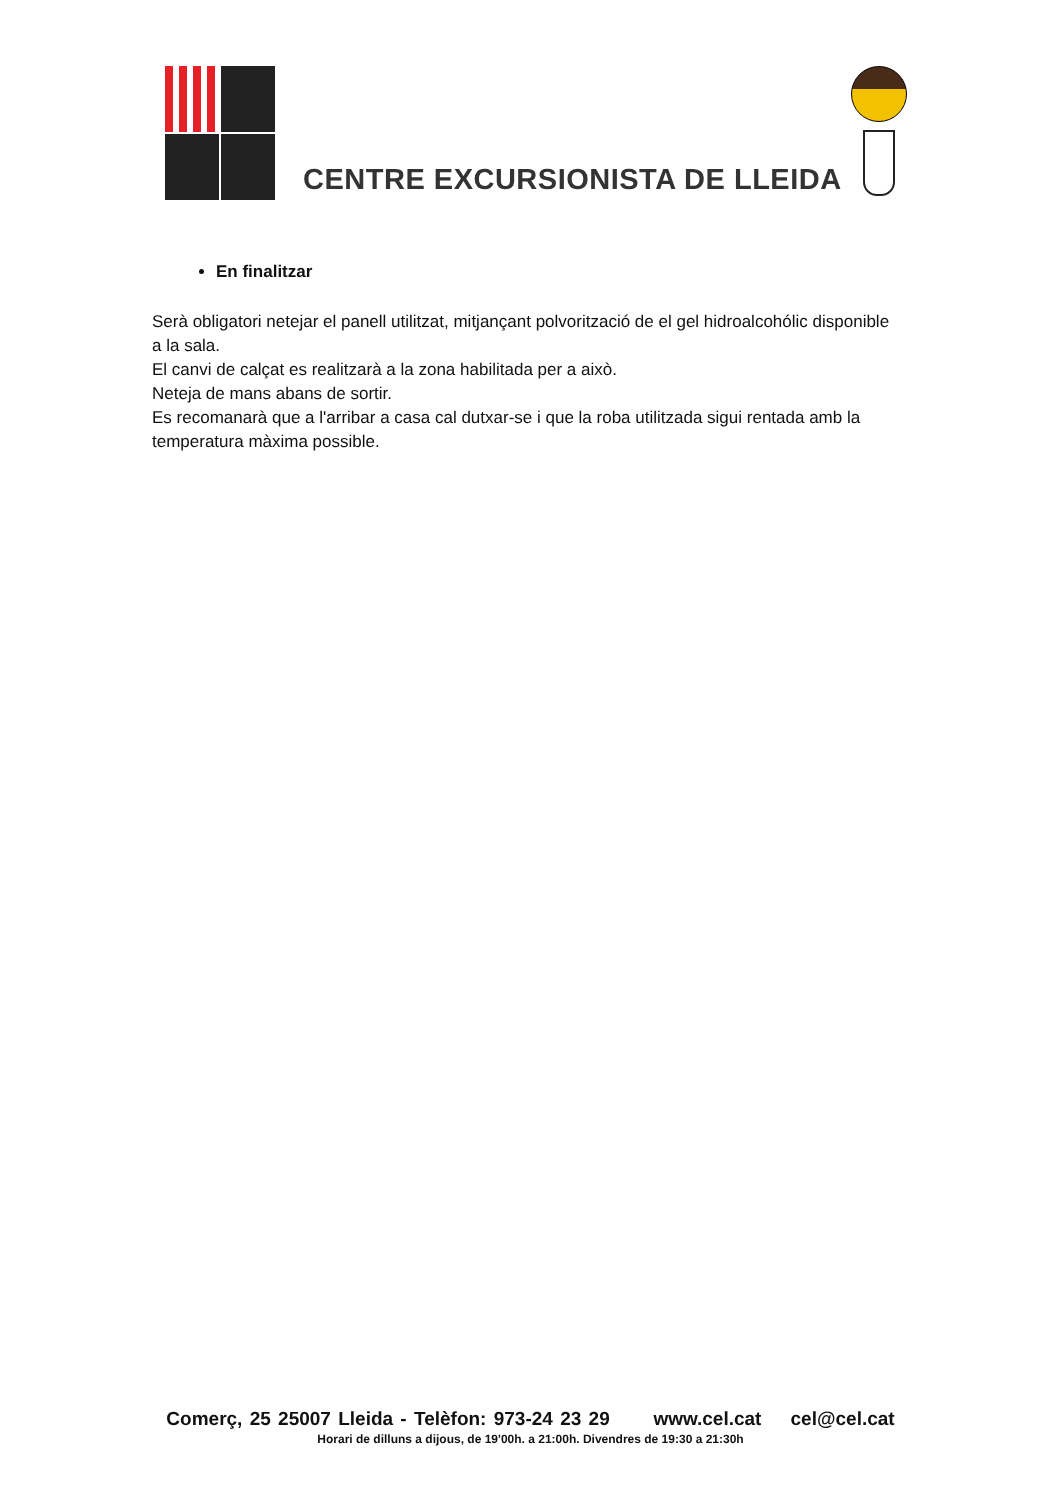CENTRE EXCURSIONISTA DE LLEIDA
En finalitzar
Serà obligatori netejar el panell utilitzat, mitjançant polvorització de el gel hidroalcohólic disponible a la sala.
El canvi de calçat es realitzarà a la zona habilitada per a això.
Neteja de mans abans de sortir.
Es recomanarà que a l'arribar a casa cal dutxar-se i que la roba utilitzada sigui rentada amb la temperatura màxima possible.
Comerç, 25 25007 Lleida - Telèfon: 973-24 23 29 www.cel.cat cel@cel.cat
Horari de dilluns a dijous, de 19'00h. a 21:00h. Divendres de 19:30 a 21:30h